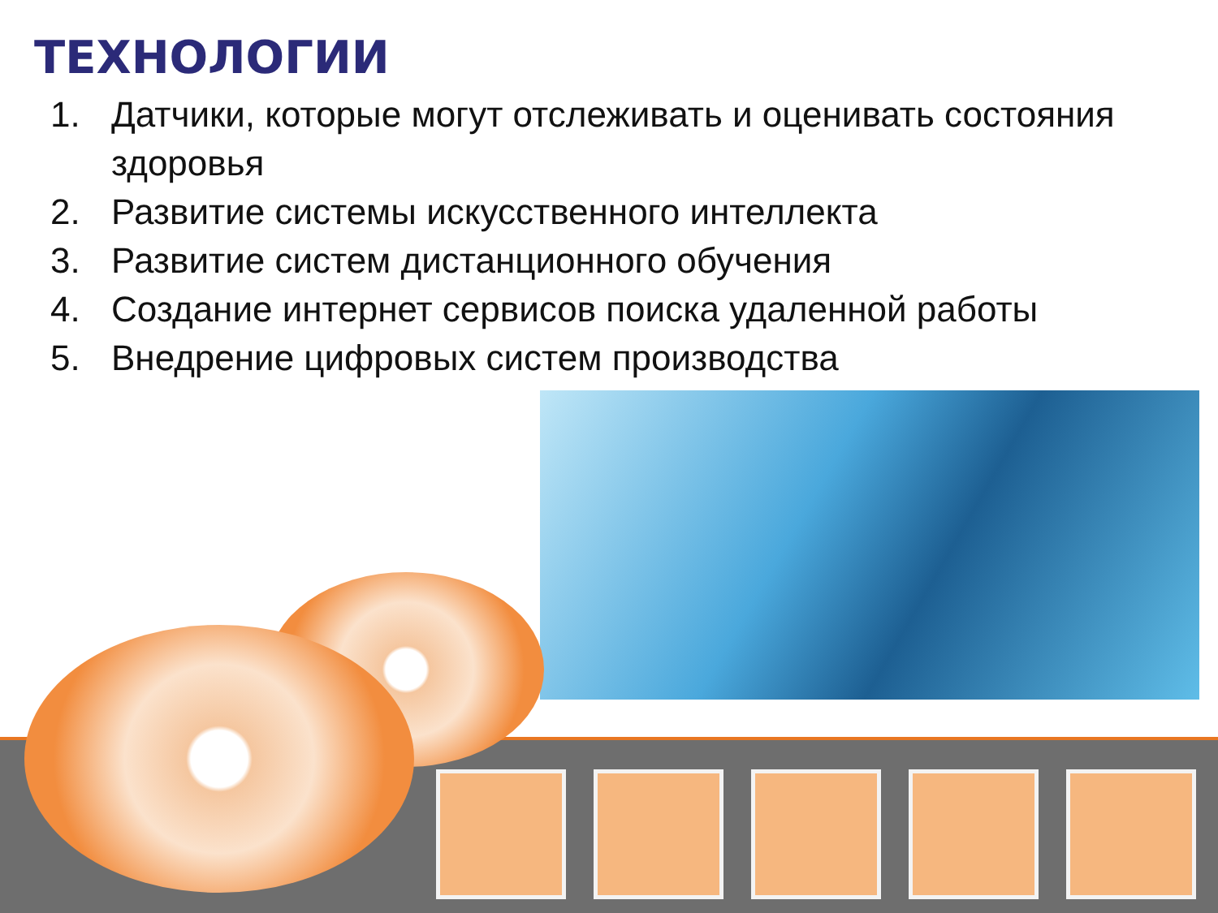ТЕХНОЛОГИИ
1. Датчики, которые могут отслеживать и оценивать состояния здоровья
2. Развитие системы искусственного интеллекта
3. Развитие систем дистанционного обучения
4. Создание интернет сервисов поиска удаленной работы
5. Внедрение цифровых систем производства